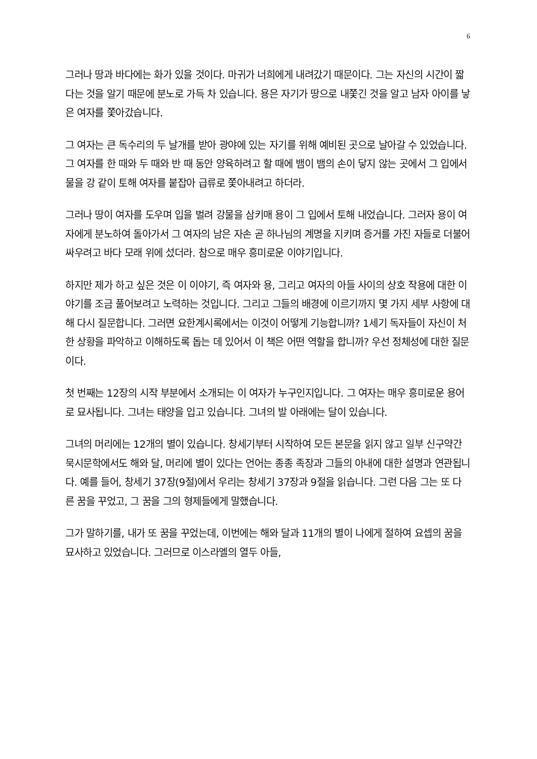6
그러나 땅과 바다에는 화가 있을 것이다. 마귀가 너희에게 내려갔기 때문이다. 그는 자신의 시간이 짧다는 것을 알기 때문에 분노로 가득 차 있습니다. 용은 자기가 땅으로 내쫓긴 것을 알고 남자 아이를 낳은 여자를 쫓아갔습니다.
그 여자는 큰 독수리의 두 날개를 받아 광야에 있는 자기를 위해 예비된 곳으로 날아갈 수 있었습니다. 그 여자를 한 때와 두 때와 반 때 동안 양육하려고 할 때에 뱀이 뱀의 손이 닿지 않는 곳에서 그 입에서 물을 강 같이 토해 여자를 붙잡아 급류로 쫓아내려고 하더라.
그러나 땅이 여자를 도우며 입을 벌려 강물을 삼키매 용이 그 입에서 토해 내었습니다. 그러자 용이 여자에게 분노하여 돌아가서 그 여자의 남은 자손 곧 하나님의 계명을 지키며 증거를 가진 자들로 더불어 싸우려고 바다 모래 위에 섰더라. 참으로 매우 흥미로운 이야기입니다.
하지만 제가 하고 싶은 것은 이 이야기, 즉 여자와 용, 그리고 여자의 아들 사이의 상호 작용에 대한 이야기를 조금 풀어보려고 노력하는 것입니다. 그리고 그들의 배경에 이르기까지 몇 가지 세부 사항에 대해 다시 질문합니다. 그러면 요한계시록에서는 이것이 어떻게 기능합니까? 1세기 독자들이 자신이 처한 상황을 파악하고 이해하도록 돕는 데 있어서 이 책은 어떤 역할을 합니까? 우선 정체성에 대한 질문이다.
첫 번째는 12장의 시작 부분에서 소개되는 이 여자가 누구인지입니다. 그 여자는 매우 흥미로운 용어로 묘사됩니다. 그녀는 태양을 입고 있습니다. 그녀의 발 아래에는 달이 있습니다.
그녀의 머리에는 12개의 별이 있습니다. 창세기부터 시작하여 모든 본문을 읽지 않고 일부 신구약간 묵시문학에서도 해와 달, 머리에 별이 있다는 언어는 종종 족장과 그들의 아내에 대한 설명과 연관됩니다. 예를 들어, 창세기 37장(9절)에서 우리는 창세기 37장과 9절을 읽습니다. 그런 다음 그는 또 다른 꿈을 꾸었고, 그 꿈을 그의 형제들에게 말했습니다.
그가 말하기를, 내가 또 꿈을 꾸었는데, 이번에는 해와 달과 11개의 별이 나에게 절하여 요셉의 꿈을 묘사하고 있었습니다. 그러므로 이스라엘의 열두 아들,